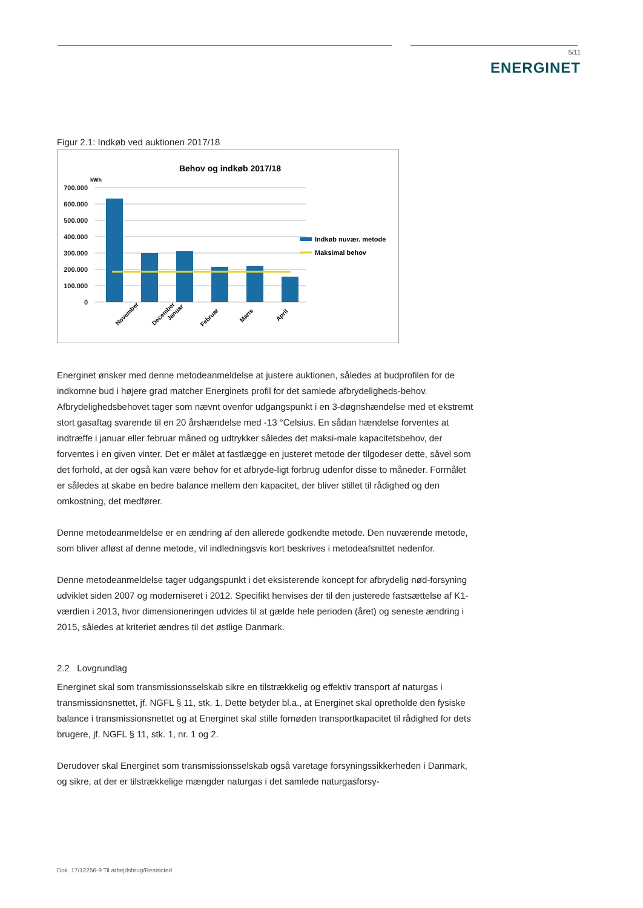5/11
ENERGINET
Figur 2.1: Indkøb ved auktionen 2017/18
Behov og indkøb 2017/18
kWh
700.000
600.000
500.000
400.000
300.000
200.000
100.000
0
Indkøb nuvær. metode
Maksimal behov
November
December
Januar
Februar
Marts
April
Energinet ønsker med denne metodeanmeldelse at justere auktionen, således at budprofilen for de indkomne bud i højere grad matcher Energinets profil for det samlede afbrydeligheds-behov. Afbrydelighedsbehovet tager som nævnt ovenfor udgangspunkt i en 3-døgnshændelse med et ekstremt stort gasaftag svarende til en 20 årshændelse med -13 °Celsius. En sådan hændelse forventes at indtræffe i januar eller februar måned og udtrykker således det maksi-male kapacitetsbehov, der forventes i en given vinter. Det er målet at fastlægge en justeret metode der tilgodeser dette, såvel som det forhold, at der også kan være behov for et afbryde-ligt forbrug udenfor disse to måneder. Formålet er således at skabe en bedre balance mellem den kapacitet, der bliver stillet til rådighed og den omkostning, det medfører.
Denne metodeanmeldelse er en ændring af den allerede godkendte metode. Den nuværende metode, som bliver afløst af denne metode, vil indledningsvis kort beskrives i metodeafsnittet nedenfor.
Denne metodeanmeldelse tager udgangspunkt i det eksisterende koncept for afbrydelig nød-forsyning udviklet siden 2007 og moderniseret i 2012. Specifikt henvises der til den justerede fastsættelse af K1-værdien i 2013, hvor dimensioneringen udvides til at gælde hele perioden (året) og seneste ændring i 2015, således at kriteriet ændres til det østlige Danmark.
2.2 Lovgrundlag
Energinet skal som transmissionsselskab sikre en tilstrækkelig og effektiv transport af naturgas i transmissionsnettet, jf. NGFL § 11, stk. 1. Dette betyder bl.a., at Energinet skal opretholde den fysiske balance i transmissionsnettet og at Energinet skal stille fornøden transportkapacitet til rådighed for dets brugere, jf. NGFL § 11, stk. 1, nr. 1 og 2.
Derudover skal Energinet som transmissionsselskab også varetage forsyningssikkerheden i Danmark, og sikre, at der er tilstrækkelige mængder naturgas i det samlede naturgasforsy-
Dok. 17/12256-9 Til arbejdsbrug/Restricted